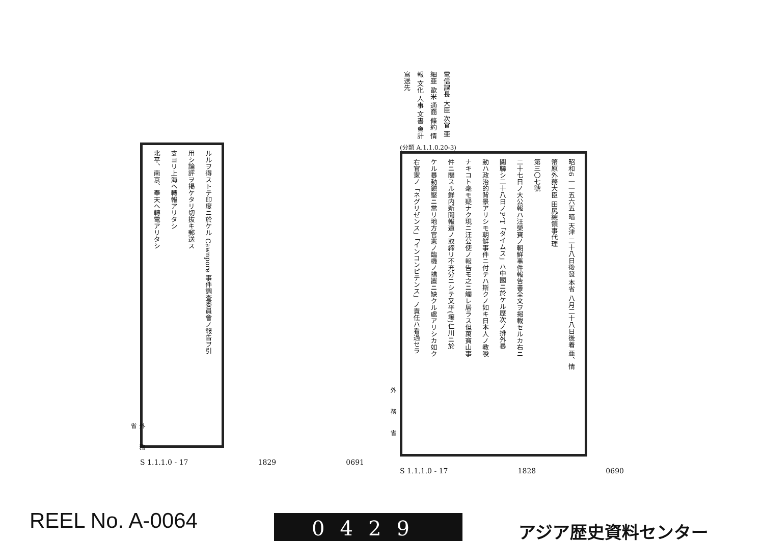外務省
ルルヲ得ストテ印度ニ於ケル Cawnpore 事件調査委員會ノ報告ヲ引
用シ論評ヲ掲ケタリ切抜キ郵送ス
支ヨリ上海ヘ轉報アリタシ
北平、南京、奉天ヘ轉電アリタシ
S 1.1.1.0 - 17 1829 0691
電信課長 大臣 次官 亜細亜 歐米 通商 條約 情報 文化 人事 文書 會計 寫送先
(分類 A.1.1.0.20-3)
外務省
昭和6 一一五六五 暗 天津 二十八日後發 本省 八月二十八日後着 亜、情
幣原外務大臣 田尻總領事代理
第三〇七號
二十七日ノ大公報ハ汪榮寶ノ朝鮮事件報告書全文ヲ掲載セルカ右ニ
關聯シ二十八日ノP、T「タイムス」ハ中國ニ於ケル歴次ノ排外暴
動ハ政治的背景アリシモ朝鮮事件ニ付テハ斯クノ如キ日本人ノ教唆
ナキコト毫モ疑ナク現ニ汪公使ノ報告モ之ニ觸レ居ラス但萬寶山事
件ニ關スル鮮内新聞報道ノ取締リ不充分ニシテ又平(壌)仁川ニ於
ケル暴動鎭壓ニ當リ地方官憲ノ臨機ノ措置ニ缺クル處アリシカ如ク
右官憲ノ「ネグリゼンス」「インコンピテンス」ノ責任ハ看過セラ
S 1.1.1.0 - 17 1828 0690
REEL No. A-0064
0429
アジア歴史資料センター